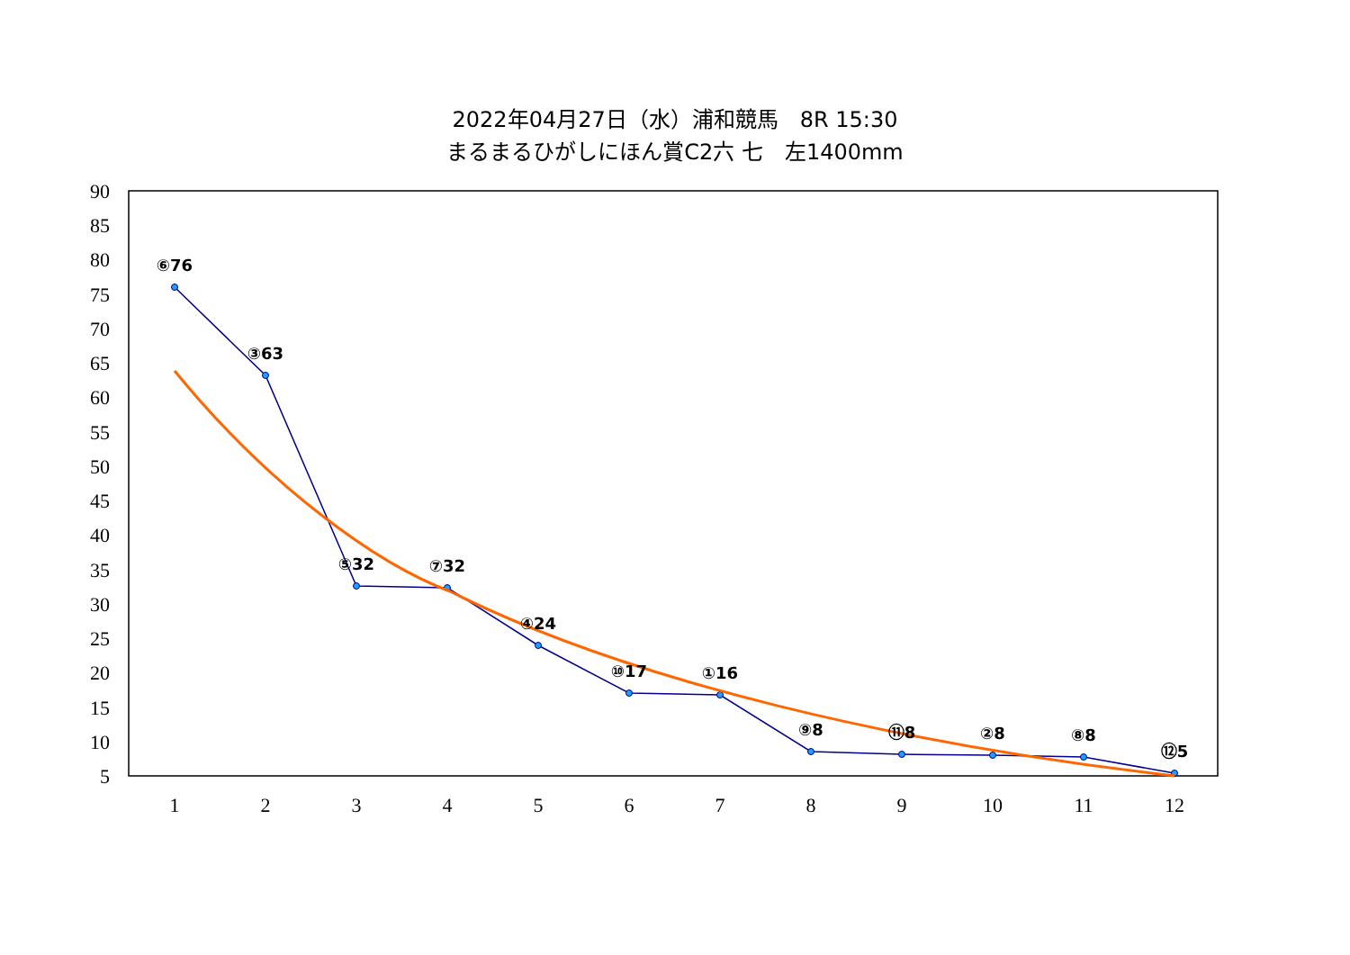2022年04月27日（水）浦和競馬　8R 15:30
まるまるひがしにほん賞C2六 七　左1400mm
90
85
80
75
70
65
60
55
50
45
40
35
30
25
20
15
10
5
1
2
3
4
5
6
7
8
9
10
11
12
⑥76
③63
⑤32
⑦32
④24
⑩17
①16
⑨8
⑪8
②8
⑧8
⑫5